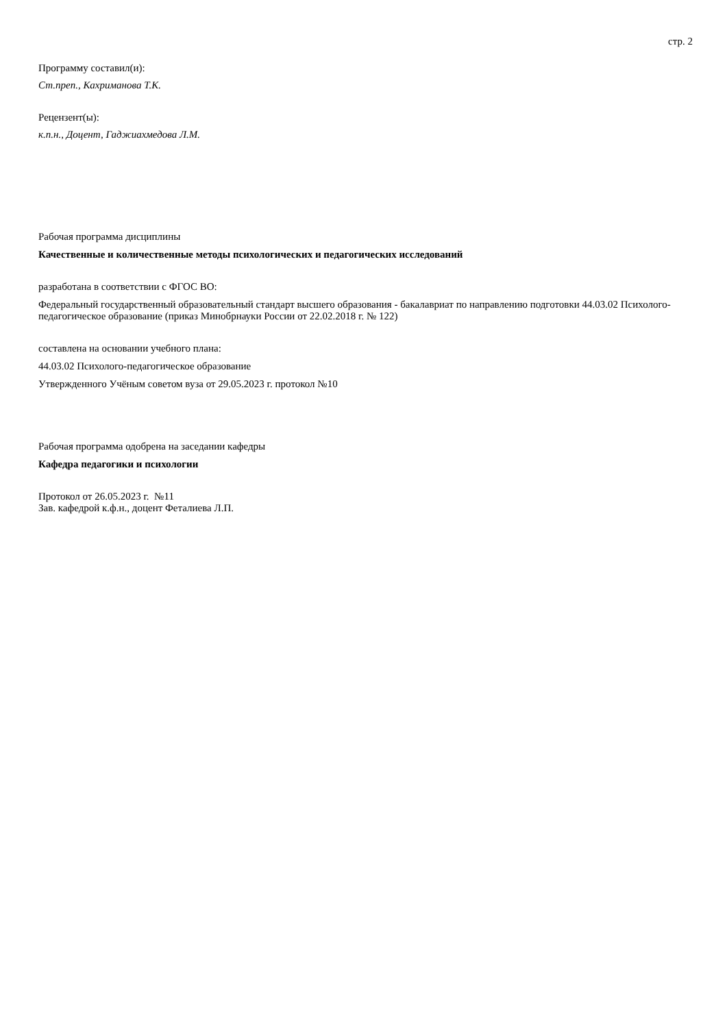стр. 2
Программу составил(и):
Ст.преп., Кахриманова Т.К.
Рецензент(ы):
к.п.н., Доцент, Гаджиахмедова Л.М.
Рабочая программа дисциплины
Качественные и количественные методы психологических и педагогических исследований
разработана в соответствии с ФГОС ВО:
Федеральный государственный образовательный стандарт высшего образования - бакалавриат по направлению подготовки 44.03.02 Психолого-педагогическое образование (приказ Минобрнауки России от 22.02.2018 г. № 122)
составлена на основании учебного плана:
44.03.02 Психолого-педагогическое образование
Утвержденного Учёным советом вуза от 29.05.2023 г. протокол №10
Рабочая программа одобрена на заседании кафедры
Кафедра педагогики и психологии
Протокол от 26.05.2023 г. №11
Зав. кафедрой к.ф.н., доцент Феталиева Л.П.